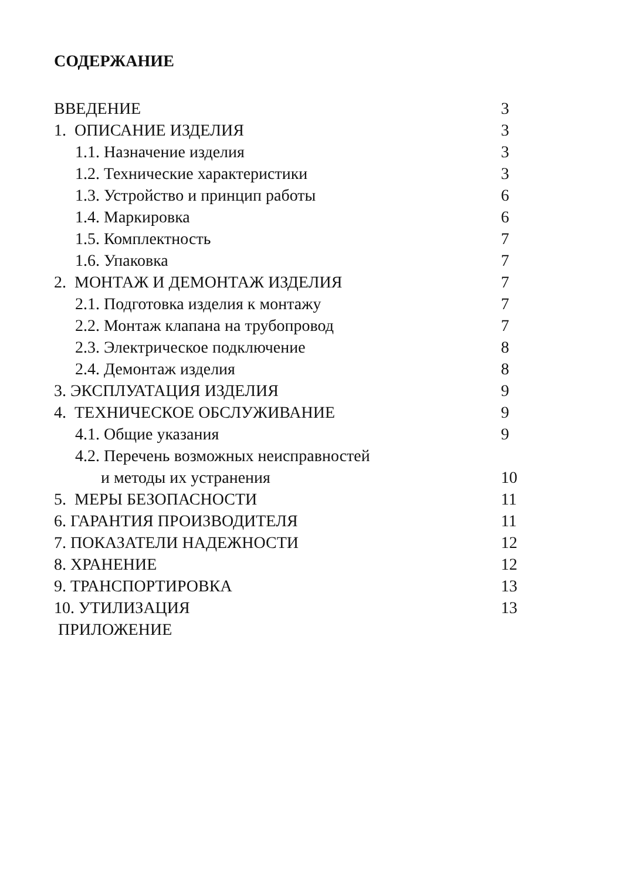СОДЕРЖАНИЕ
ВВЕДЕНИЕ 3
1. ОПИСАНИЕ ИЗДЕЛИЯ 3
1.1. Назначение изделия 3
1.2. Технические характеристики 3
1.3. Устройство и принцип работы 6
1.4. Маркировка 6
1.5. Комплектность 7
1.6. Упаковка 7
2. МОНТАЖ И ДЕМОНТАЖ ИЗДЕЛИЯ 7
2.1. Подготовка изделия к монтажу 7
2.2. Монтаж клапана на трубопровод 7
2.3. Электрическое подключение 8
2.4. Демонтаж изделия 8
3. ЭКСПЛУАТАЦИЯ ИЗДЕЛИЯ 9
4. ТЕХНИЧЕСКОЕ ОБСЛУЖИВАНИЕ 9
4.1. Общие указания 9
4.2. Перечень возможных неисправностей
и методы их устранения 10
5. МЕРЫ БЕЗОПАСНОСТИ 11
6. ГАРАНТИЯ ПРОИЗВОДИТЕЛЯ 11
7. ПОКАЗАТЕЛИ НАДЕЖНОСТИ 12
8. ХРАНЕНИЕ 12
9. ТРАНСПОРТИРОВКА 13
10. УТИЛИЗАЦИЯ 13
ПРИЛОЖЕНИЕ